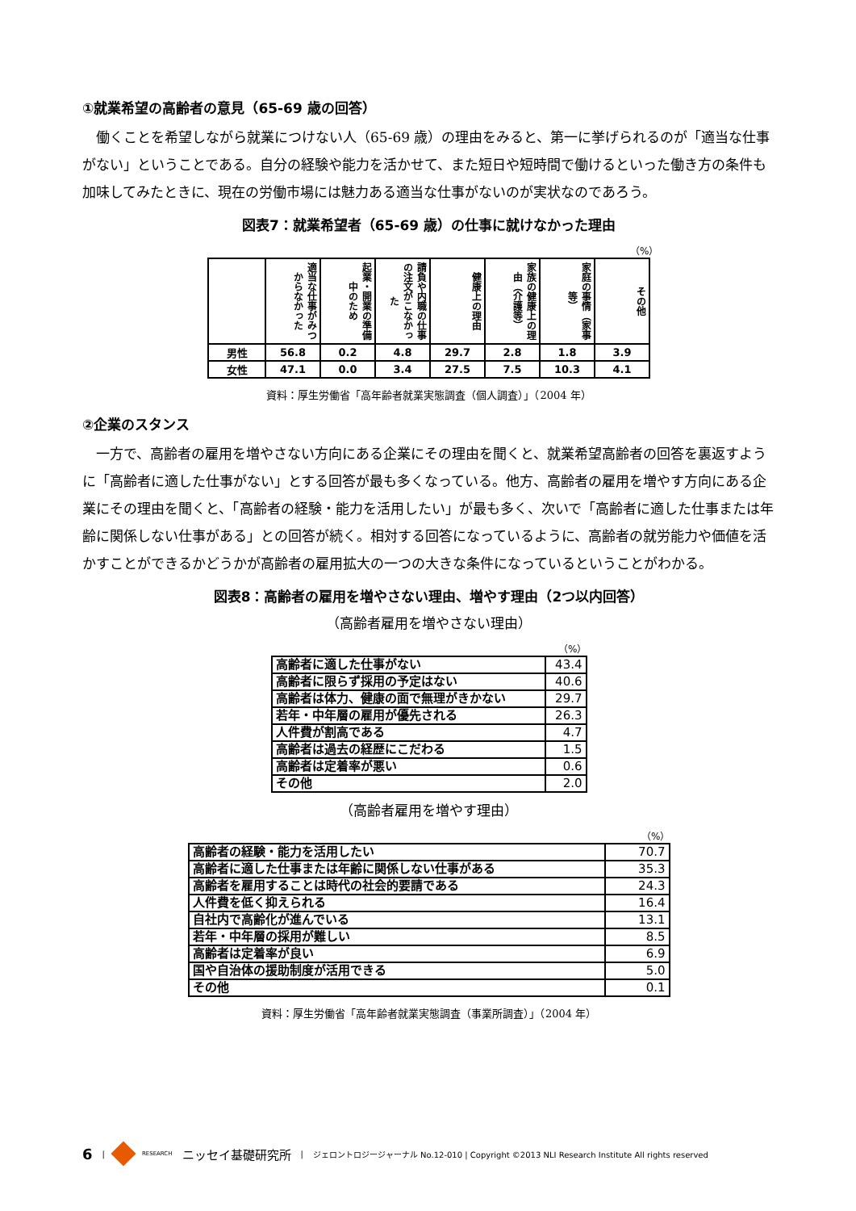①就業希望の高齢者の意見（65-69 歳の回答）
働くことを希望しながら就業につけない人（65-69 歳）の理由をみると、第一に挙げられるのが「適当な仕事がない」ということである。自分の経験や能力を活かせて、また短日や短時間で働けるといった働き方の条件も加味してみたときに、現在の労働市場には魅力ある適当な仕事がないのが実状なのであろう。
図表7：就業希望者（65-69 歳）の仕事に就けなかった理由
（%）
| | 適当な仕事がみつからなかった | 起業・開業の準備中のため | 請負や内職の仕事の注文がこなかった | 健康上の理由 | 家族の健康上の理由（介護等） | 家庭の事情（家事等） | その他 |
| --- | --- | --- | --- | --- | --- | --- | --- |
| 男性 | 56.8 | 0.2 | 4.8 | 29.7 | 2.8 | 1.8 | 3.9 |
| 女性 | 47.1 | 0.0 | 3.4 | 27.5 | 7.5 | 10.3 | 4.1 |
資料：厚生労働省「高年齢者就業実態調査（個人調査）」（2004 年）
②企業のスタンス
一方で、高齢者の雇用を増やさない方向にある企業にその理由を聞くと、就業希望高齢者の回答を裏返すように「高齢者に適した仕事がない」とする回答が最も多くなっている。他方、高齢者の雇用を増やす方向にある企業にその理由を聞くと、「高齢者の経験・能力を活用したい」が最も多く、次いで「高齢者に適した仕事または年齢に関係しない仕事がある」との回答が続く。相対する回答になっているように、高齢者の就労能力や価値を活かすことができるかどうかが高齢者の雇用拡大の一つの大きな条件になっているということがわかる。
図表8：高齢者の雇用を増やさない理由、増やす理由（2つ以内回答）
（高齢者雇用を増やさない理由）
（%）
| 高齢者に適した仕事がない | 43.4 |
| 高齢者に限らず採用の予定はない | 40.6 |
| 高齢者は体力、健康の面で無理がきかない | 29.7 |
| 若年・中年層の雇用が優先される | 26.3 |
| 人件費が割高である | 4.7 |
| 高齢者は過去の経歴にこだわる | 1.5 |
| 高齢者は定着率が悪い | 0.6 |
| その他 | 2.0 |
（高齢者雇用を増やす理由）
（%）
| 高齢者の経験・能力を活用したい | 70.7 |
| 高齢者に適した仕事または年齢に関係しない仕事がある | 35.3 |
| 高齢者を雇用することは時代の社会的要請である | 24.3 |
| 人件費を低く抑えられる | 16.4 |
| 自社内で高齢化が進んでいる | 13.1 |
| 若年・中年層の採用が難しい | 8.5 |
| 高齢者は定着率が良い | 6.9 |
| 国や自治体の援助制度が活用できる | 5.0 |
| その他 | 0.1 |
資料：厚生労働省「高年齢者就業実態調査（事業所調査）」（2004 年）
6 | RESEARCH ニッセイ基礎研究所 | ジェロントロジージャーナル No.12-010 | Copyright ©2013 NLI Research Institute All rights reserved